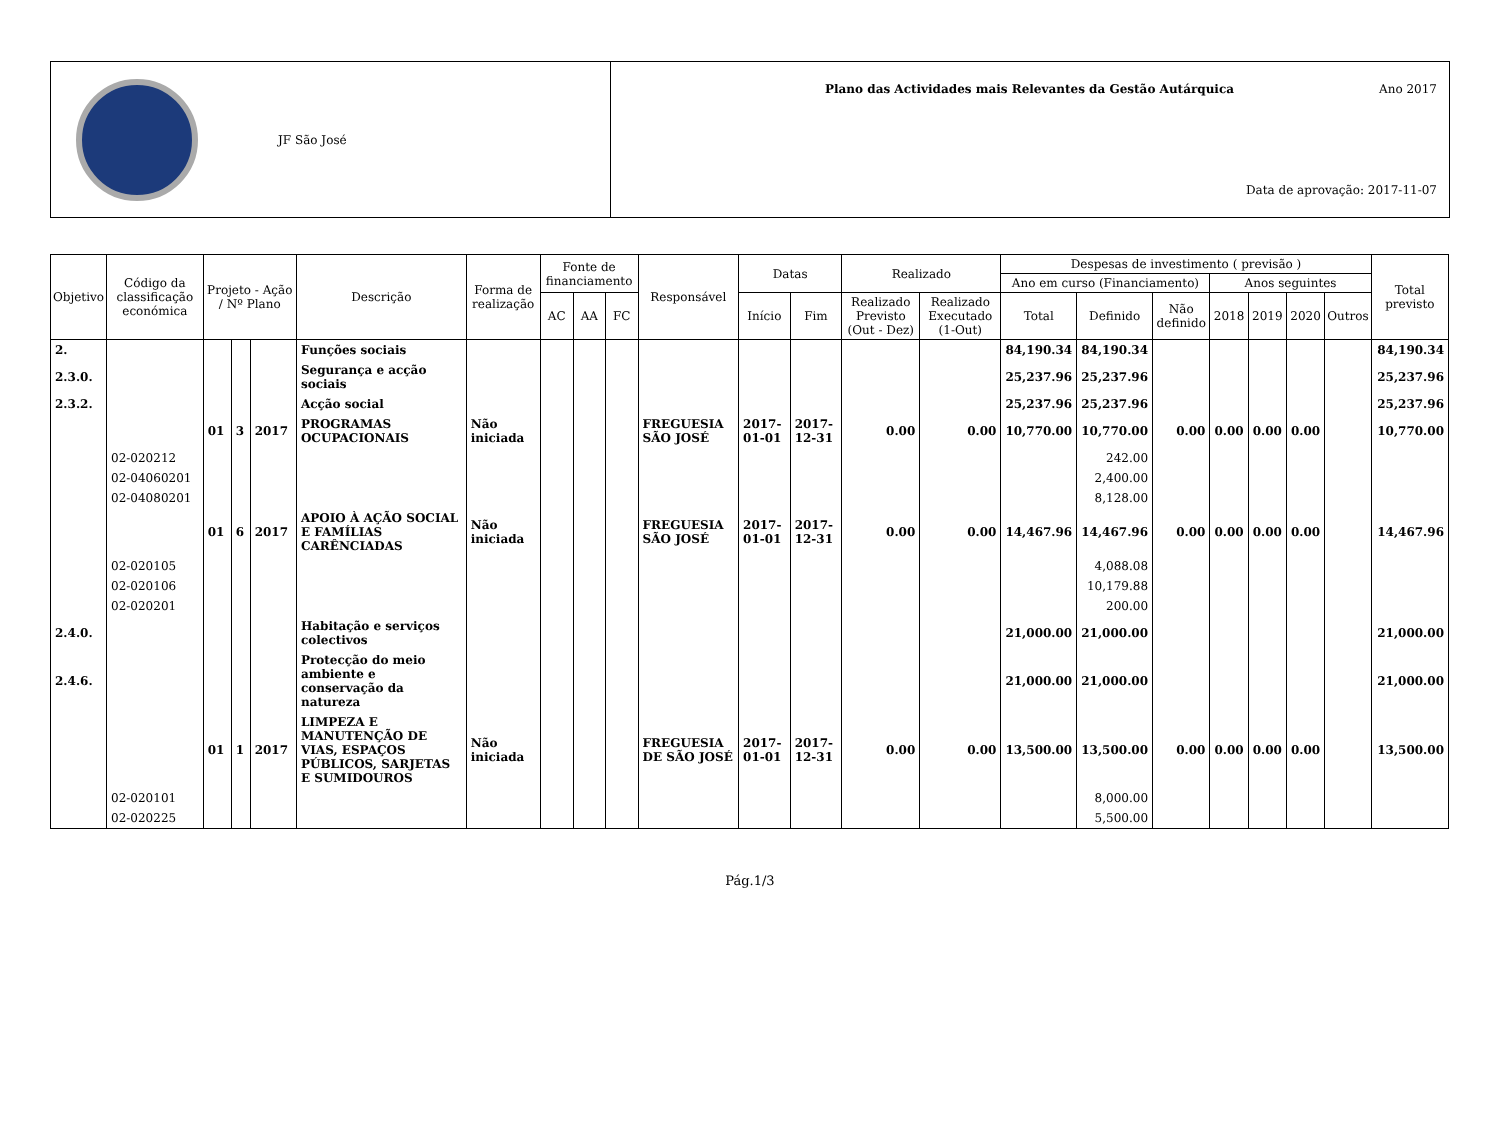JF São José
Plano das Actividades mais Relevantes da Gestão Autárquica Ano 2017
Data de aprovação: 2017-11-07
| Objetivo | Código da classificação económica | Projeto - Ação / Nº Plano | | | Descrição | Forma de realização | Fonte de financiamento | | | Responsável | Datas | | Realizado | | Despesas de investimento ( previsão ) | | | | | | | Total previsto |
| --- | --- | --- | --- | --- | --- | --- | --- | --- | --- | --- | --- | --- | --- | --- | --- | --- | --- | --- | --- | --- | --- | --- |
| | | | | | | | | | | | | | | | Ano em curso (Financiamento) | | | Anos seguintes | | | | |
| | | | | | | | AC | AA | FC | | Início | Fim | Realizado Previsto (Out - Dez) | Realizado Executado (1-Out) | Total | Definido | Não definido | 2018 | 2019 | 2020 | Outros | |
| 2. | | | | | Funções sociais | | | | | | | | | | 84,190.34 | 84,190.34 | | | | | | 84,190.34 |
| 2.3.0. | | | | | Segurança e acção sociais | | | | | | | | | | 25,237.96 | 25,237.96 | | | | | | 25,237.96 |
| 2.3.2. | | | | | Acção social | | | | | | | | | | 25,237.96 | 25,237.96 | | | | | | 25,237.96 |
| | | 01 | 3 | 2017 | PROGRAMAS OCUPACIONAIS | Não iniciada | | | | FREGUESIA SÃO JOSÉ | 2017-01-01 | 2017-12-31 | 0.00 | 0.00 | 10,770.00 | 10,770.00 | 0.00 | 0.00 | 0.00 | 0.00 | | 10,770.00 |
| | 02-020212 | | | | | | | | | | | | | | | 242.00 | | | | | | |
| | 02-04060201 | | | | | | | | | | | | | | | 2,400.00 | | | | | | |
| | 02-04080201 | | | | | | | | | | | | | | | 8,128.00 | | | | | | |
| | | 01 | 6 | 2017 | APOIO À AÇÃO SOCIAL E FAMÍLIAS CARÊNCIADAS | Não iniciada | | | | FREGUESIA SÃO JOSÉ | 2017-01-01 | 2017-12-31 | 0.00 | 0.00 | 14,467.96 | 14,467.96 | 0.00 | 0.00 | 0.00 | 0.00 | | 14,467.96 |
| | 02-020105 | | | | | | | | | | | | | | | 4,088.08 | | | | | | |
| | 02-020106 | | | | | | | | | | | | | | | 10,179.88 | | | | | | |
| | 02-020201 | | | | | | | | | | | | | | | 200.00 | | | | | | |
| 2.4.0. | | | | | Habitação e serviços colectivos | | | | | | | | | | 21,000.00 | 21,000.00 | | | | | | 21,000.00 |
| 2.4.6. | | | | | Protecção do meio ambiente e conservação da natureza | | | | | | | | | | 21,000.00 | 21,000.00 | | | | | | 21,000.00 |
| | | 01 | 1 | 2017 | LIMPEZA E MANUTENÇÃO DE VIAS, ESPAÇOS PÚBLICOS, SARJETAS E SUMIDOUROS | Não iniciada | | | | FREGUESIA DE SÃO JOSÉ | 2017-01-01 | 2017-12-31 | 0.00 | 0.00 | 13,500.00 | 13,500.00 | 0.00 | 0.00 | 0.00 | 0.00 | | 13,500.00 |
| | 02-020101 | | | | | | | | | | | | | | | 8,000.00 | | | | | | |
| | 02-020225 | | | | | | | | | | | | | | | 5,500.00 | | | | | | |
Pág.1/3